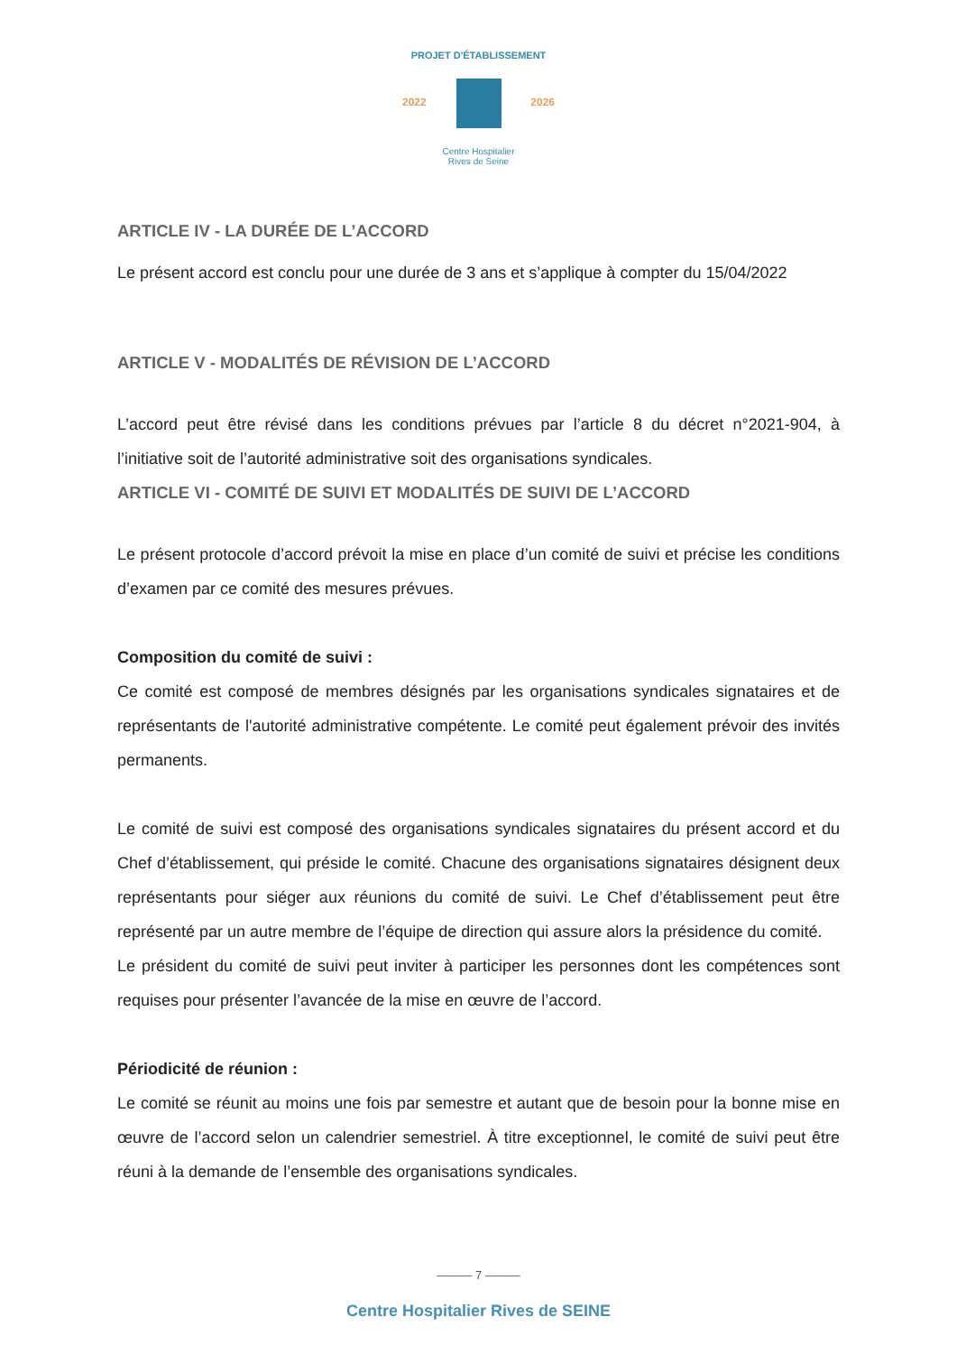PROJET D'ÉTABLISSEMENT
2022 2026
Centre Hospitalier
Rives de Seine
ARTICLE IV - LA DURÉE DE L’ACCORD
Le présent accord est conclu pour une durée de 3 ans et s’applique à compter du 15/04/2022
ARTICLE V - MODALITÉS DE RÉVISION DE L’ACCORD
L’accord peut être révisé dans les conditions prévues par l’article 8 du décret n°2021-904, à l’initiative soit de l’autorité administrative soit des organisations syndicales.
ARTICLE VI - COMITÉ DE SUIVI ET MODALITÉS DE SUIVI DE L’ACCORD
Le présent protocole d’accord prévoit la mise en place d’un comité de suivi et précise les conditions d’examen par ce comité des mesures prévues.
Composition du comité de suivi :
Ce comité est composé de membres désignés par les organisations syndicales signataires et de représentants de l'autorité administrative compétente. Le comité peut également prévoir des invités permanents.
Le comité de suivi est composé des organisations syndicales signataires du présent accord et du Chef d’établissement, qui préside le comité. Chacune des organisations signataires désignent deux représentants pour siéger aux réunions du comité de suivi. Le Chef d’établissement peut être représenté par un autre membre de l’équipe de direction qui assure alors la présidence du comité.
Le président du comité de suivi peut inviter à participer les personnes dont les compétences sont requises pour présenter l’avancée de la mise en œuvre de l’accord.
Périodicité de réunion :
Le comité se réunit au moins une fois par semestre et autant que de besoin pour la bonne mise en œuvre de l’accord selon un calendrier semestriel. À titre exceptionnel, le comité de suivi peut être réuni à la demande de l’ensemble des organisations syndicales.
——— 7 ———
Centre Hospitalier Rives de SEINE